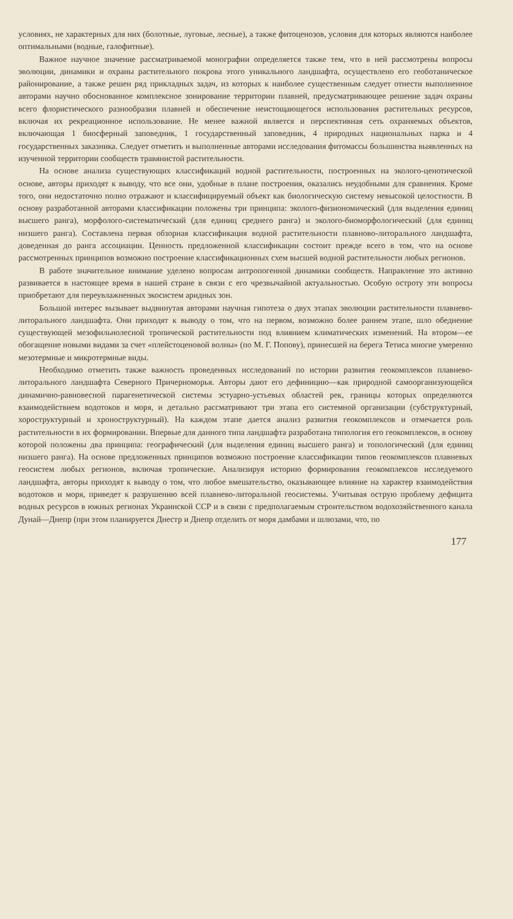условиях, не характерных для них (болотные, луговые, лесные), а также фитоценозов, условия для которых являются наиболее оптимальными (водные, галофитные).
Важное научное значение рассматриваемой монографии определяется также тем, что в ней рассмотрены вопросы эволюции, динамики и охраны растительного покрова этого уникального ландшафта, осуществлено его геоботаническое районирование, а также решен ряд прикладных задач, из которых к наиболее существенным следует отнести выполненное авторами научно обоснованное комплексное зонирование территории плавней, предусматривающее решение задач охраны всего флористического разнообразия плавней и обеспечение неистощающегося использования растительных ресурсов, включая их рекреационное использование. Не менее важной является и перспективная сеть охраняемых объектов, включающая 1 биосферный заповедник, 1 государственный заповедник, 4 природных национальных парка и 4 государственных заказника. Следует отметить и выполненные авторами исследования фитомассы большинства выявленных на изученной территории сообществ травянистой растительности.
На основе анализа существующих классификаций водной растительности, построенных на эколого-ценотической основе, авторы приходят к выводу, что все они, удобные в плане построения, оказались неудобными для сравнения. Кроме того, они недостаточно полно отражают и классифицируемый объект как биологическую систему невысокой целостности. В основу разработанной авторами классификации положены три принципа: эколого-физиономический (для выделения единиц высшего ранга), морфолого-систематический (для единиц среднего ранга) и эколого-биоморфологический (для единиц низшего ранга). Составлена первая обзорная классификация водной растительности плавново-литорального ландшафта, доведенная до ранга ассоциации. Ценность предложенной классификации состоит прежде всего в том, что на основе рассмотренных принципов возможно построение классификационных схем высшей водной растительности любых регионов.
В работе значительное внимание уделено вопросам антропогенной динамики сообществ. Направление это активно развивается в настоящее время в нашей стране в связи с его чрезвычайной актуальностью. Особую остроту эти вопросы приобретают для переувлажненных экосистем аридных зон.
Большой интерес вызывает выдвинутая авторами научная гипотеза о двух этапах эволюции растительности плавнево-литорального ландшафта. Они приходят к выводу о том, что на первом, возможно более раннем этапе, шло обеднение существующей мезофильнолесной тропической растительности под влиянием климатических изменений. На втором—ее обогащение новыми видами за счет «плейстоценовой волны» (по М. Г. Попову), принесшей на берега Тетиса многие умеренно мезотермные и микротермные виды.
Необходимо отметить также важность проведенных исследований по истории развития геокомплексов плавнево-литорального ландшафта Северного Причерноморья. Авторы дают его дефиницию—как природной самоорганизующейся динамично-равновесной парагенетической системы эстуарно-устьевых областей рек, границы которых определяются взаимодействием водотоков и моря, и детально рассматривают три этапа его системной организации (субструктурный, хороструктурный и хроноструктурный). На каждом этапе дается анализ развития геокомплексов и отмечается роль растительности в их формировании. Впервые для данного типа ландшафта разработана типология его геокомплексов, в основу которой положены два принципа: географический (для выделения единиц высшего ранга) и топологический (для единиц низшего ранга). На основе предложенных принципов возможно построение классификации типов геокомплексов плавневых геосистем любых регионов, включая тропические. Анализируя историю формирования геокомплексов исследуемого ландшафта, авторы приходят к выводу о том, что любое вмешательство, оказывающее влияние на характер взаимодействия водотоков и моря, приведет к разрушению всей плавнево-литоральной геосистемы. Учитывая острую проблему дефицита водных ресурсов в южных регионах Украинской ССР и в связи с предполагаемым строительством водохозяйственного канала Дунай—Днепр (при этом планируется Днестр и Днепр отделить от моря дамбами и шлюзами, что, по
177